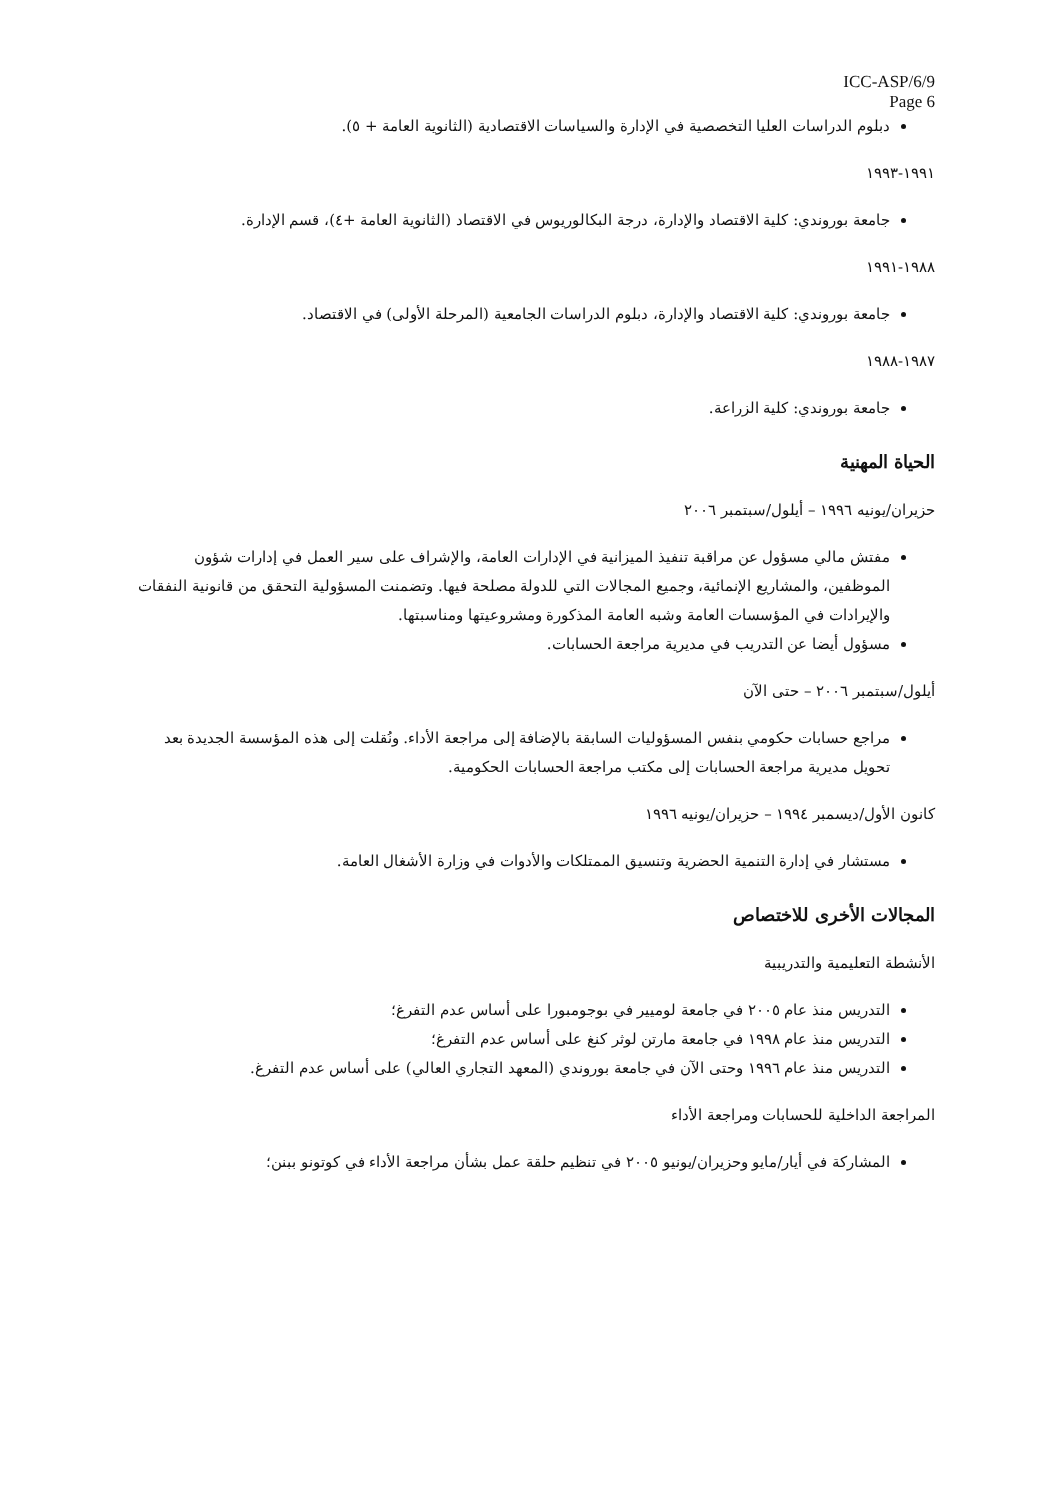ICC-ASP/6/9
Page 6
دبلوم الدراسات العليا التخصصية في الإدارة والسياسات الاقتصادية (الثانوية العامة + ٥).
١٩٩١-١٩٩٣
جامعة بوروندي: كلية الاقتصاد والإدارة، درجة البكالوريوس في الاقتصاد (الثانوية العامة +٤)، قسم الإدارة.
١٩٨٨-١٩٩١
جامعة بوروندي: كلية الاقتصاد والإدارة، دبلوم الدراسات الجامعية (المرحلة الأولى) في الاقتصاد.
١٩٨٧-١٩٨٨
جامعة بوروندي: كلية الزراعة.
الحياة المهنية
حزيران/يونيه ١٩٩٦ – أيلول/سبتمبر ٢٠٠٦
مفتش مالي مسؤول عن مراقبة تنفيذ الميزانية في الإدارات العامة، والإشراف على سير العمل في إدارات شؤون الموظفين، والمشاريع الإنمائية، وجميع المجالات التي للدولة مصلحة فيها. وتضمنت المسؤولية التحقق من قانونية النفقات والإيرادات في المؤسسات العامة وشبه العامة المذكورة ومشروعيتها ومناسبتها.
مسؤول أيضا عن التدريب في مديرية مراجعة الحسابات.
أيلول/سبتمبر ٢٠٠٦ – حتى الآن
مراجع حسابات حكومي بنفس المسؤوليات السابقة بالإضافة إلى مراجعة الأداء. ونُقلت إلى هذه المؤسسة الجديدة بعد تحويل مديرية مراجعة الحسابات إلى مكتب مراجعة الحسابات الحكومية.
كانون الأول/ديسمبر ١٩٩٤ – حزيران/يونيه ١٩٩٦
مستشار في إدارة التنمية الحضرية وتنسيق الممتلكات والأدوات في وزارة الأشغال العامة.
المجالات الأخرى للاختصاص
الأنشطة التعليمية والتدريبية
التدريس منذ عام ٢٠٠٥ في جامعة لوميير في بوجومبورا على أساس عدم التفرغ؛
التدريس منذ عام ١٩٩٨ في جامعة مارتن لوثر كنغ على أساس عدم التفرغ؛
التدريس منذ عام ١٩٩٦ وحتى الآن في جامعة بوروندي (المعهد التجاري العالي) على أساس عدم التفرغ.
المراجعة الداخلية للحسابات ومراجعة الأداء
المشاركة في أيار/مايو وحزيران/يونيو ٢٠٠٥ في تنظيم حلقة عمل بشأن مراجعة الأداء في كوتونو ببنن؛